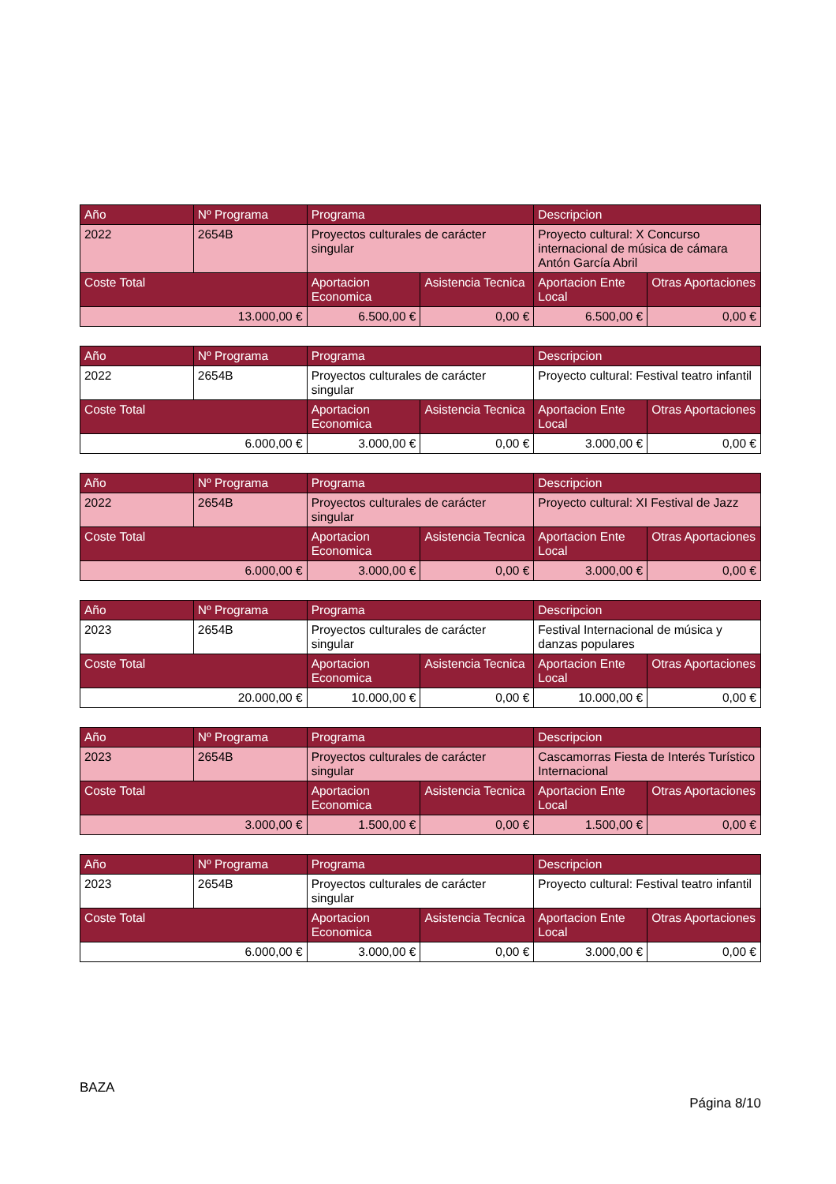| Año | Nº Programa | Programa | | Descripcion | |
| --- | --- | --- | --- | --- | --- |
| 2022 | 2654B | Proyectos culturales de carácter singular | | Proyecto cultural: X Concurso internacional de música de cámara Antón García Abril | |
| Coste Total | | Aportacion Economica | Asistencia Tecnica | Aportacion Ente Local | Otras Aportaciones |
| 13.000,00 € | | 6.500,00 € | 0,00 € | 6.500,00 € | 0,00 € |
| Año | Nº Programa | Programa | | Descripcion | |
| --- | --- | --- | --- | --- | --- |
| 2022 | 2654B | Proyectos culturales de carácter singular | | Proyecto cultural: Festival teatro infantil | |
| Coste Total | | Aportacion Economica | Asistencia Tecnica | Aportacion Ente Local | Otras Aportaciones |
| 6.000,00 € | | 3.000,00 € | 0,00 € | 3.000,00 € | 0,00 € |
| Año | Nº Programa | Programa | | Descripcion | |
| --- | --- | --- | --- | --- | --- |
| 2022 | 2654B | Proyectos culturales de carácter singular | | Proyecto cultural: XI Festival de Jazz | |
| Coste Total | | Aportacion Economica | Asistencia Tecnica | Aportacion Ente Local | Otras Aportaciones |
| 6.000,00 € | | 3.000,00 € | 0,00 € | 3.000,00 € | 0,00 € |
| Año | Nº Programa | Programa | | Descripcion | |
| --- | --- | --- | --- | --- | --- |
| 2023 | 2654B | Proyectos culturales de carácter singular | | Festival Internacional de música y danzas populares | |
| Coste Total | | Aportacion Economica | Asistencia Tecnica | Aportacion Ente Local | Otras Aportaciones |
| 20.000,00 € | | 10.000,00 € | 0,00 € | 10.000,00 € | 0,00 € |
| Año | Nº Programa | Programa | | Descripcion | |
| --- | --- | --- | --- | --- | --- |
| 2023 | 2654B | Proyectos culturales de carácter singular | | Cascamorras Fiesta de Interés Turístico Internacional | |
| Coste Total | | Aportacion Economica | Asistencia Tecnica | Aportacion Ente Local | Otras Aportaciones |
| 3.000,00 € | | 1.500,00 € | 0,00 € | 1.500,00 € | 0,00 € |
| Año | Nº Programa | Programa | | Descripcion | |
| --- | --- | --- | --- | --- | --- |
| 2023 | 2654B | Proyectos culturales de carácter singular | | Proyecto cultural: Festival teatro infantil | |
| Coste Total | | Aportacion Economica | Asistencia Tecnica | Aportacion Ente Local | Otras Aportaciones |
| 6.000,00 € | | 3.000,00 € | 0,00 € | 3.000,00 € | 0,00 € |
BAZA
Página 8/10